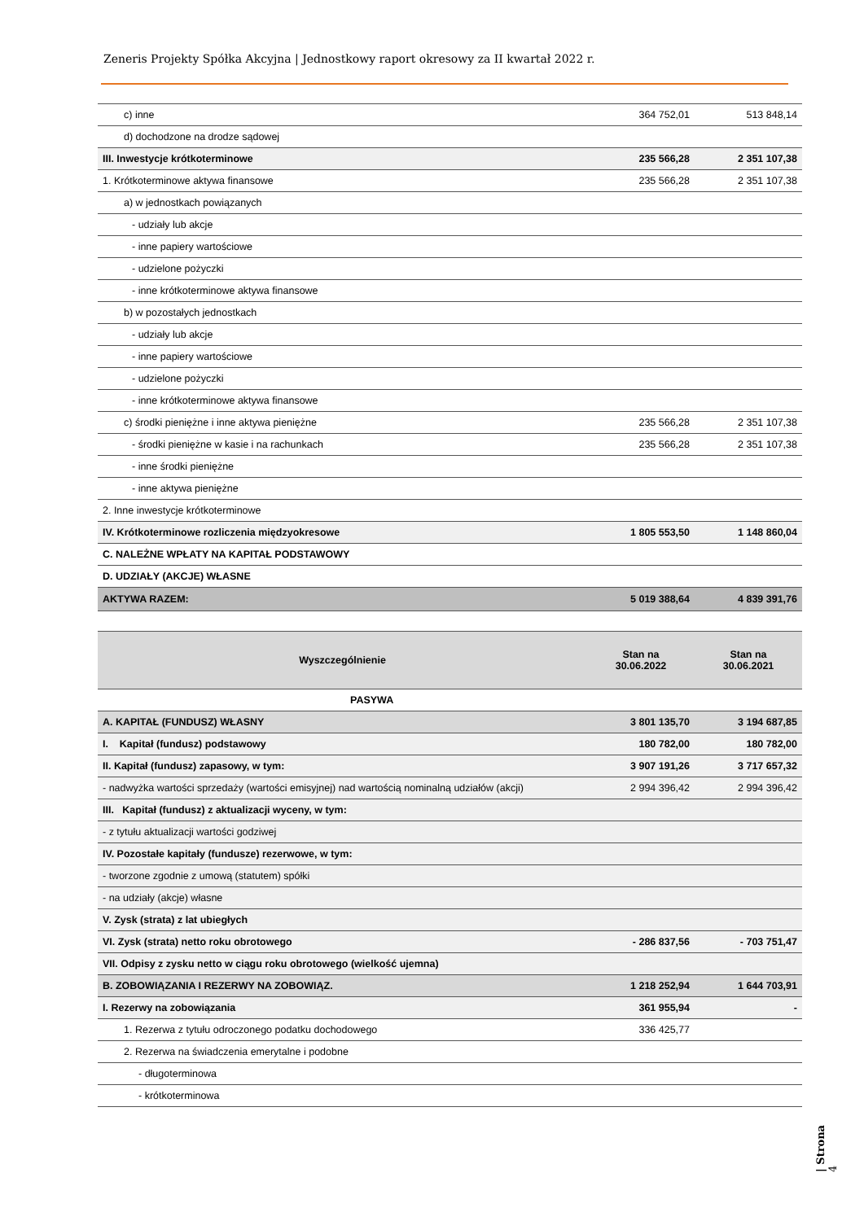Zeneris Projekty Spółka Akcyjna | Jednostkowy raport okresowy za II kwartał 2022 r.
| c) inne | 364 752,01 | 513 848,14 |
| d) dochodzone na drodze sądowej | | |
| III. Inwestycje krótkoterminowe | 235 566,28 | 2 351 107,38 |
| 1. Krótkoterminowe aktywa finansowe | 235 566,28 | 2 351 107,38 |
| a) w jednostkach powiązanych | | |
| - udziały lub akcje | | |
| - inne papiery wartościowe | | |
| - udzielone pożyczki | | |
| - inne krótkoterminowe aktywa finansowe | | |
| b) w pozostałych jednostkach | | |
| - udziały lub akcje | | |
| - inne papiery wartościowe | | |
| - udzielone pożyczki | | |
| - inne krótkoterminowe aktywa finansowe | | |
| c) środki pieniężne i inne aktywa pieniężne | 235 566,28 | 2 351 107,38 |
| - środki pieniężne w kasie i na rachunkach | 235 566,28 | 2 351 107,38 |
| - inne środki pieniężne | | |
| - inne aktywa pieniężne | | |
| 2. Inne inwestycje krótkoterminowe | | |
| IV. Krótkoterminowe rozliczenia międzyokresowe | 1 805 553,50 | 1 148 860,04 |
| C. NALEŻNE WPŁATY NA KAPITAŁ PODSTAWOWY | | |
| D. UDZIAŁY (AKCJE) WŁASNE | | |
| AKTYWA RAZEM: | 5 019 388,64 | 4 839 391,76 |
| Wyszczególnienie | Stan na 30.06.2022 | Stan na 30.06.2021 |
| --- | --- | --- |
| PASYWA | | |
| A. KAPITAŁ (FUNDUSZ) WŁASNY | 3 801 135,70 | 3 194 687,85 |
| I. Kapitał (fundusz) podstawowy | 180 782,00 | 180 782,00 |
| II. Kapitał (fundusz) zapasowy, w tym: | 3 907 191,26 | 3 717 657,32 |
| - nadwyżka wartości sprzedaży (wartości emisyjnej) nad wartością nominalną udziałów (akcji) | 2 994 396,42 | 2 994 396,42 |
| III. Kapitał (fundusz) z aktualizacji wyceny, w tym: | | |
| - z tytułu aktualizacji wartości godziwej | | |
| IV. Pozostałe kapitały (fundusze) rezerwowe, w tym: | | |
| - tworzone zgodnie z umową (statutem) spółki | | |
| - na udziały (akcje) własne | | |
| V. Zysk (strata) z lat ubiegłych | | |
| VI. Zysk (strata) netto roku obrotowego | - 286 837,56 | - 703 751,47 |
| VII. Odpisy z zysku netto w ciągu roku obrotowego (wielkość ujemna) | | |
| B. ZOBOWIĄZANIA I REZERWY NA ZOBOWIĄZ. | 1 218 252,94 | 1 644 703,91 |
| I. Rezerwy na zobowiązania | 361 955,94 | - |
| 1. Rezerwa z tytułu odroczonego podatku dochodowego | 336 425,77 | |
| 2. Rezerwa na świadczenia emerytalne i podobne | | |
| - długoterminowa | | |
| - krótkoterminowa | | |
| Strona 4